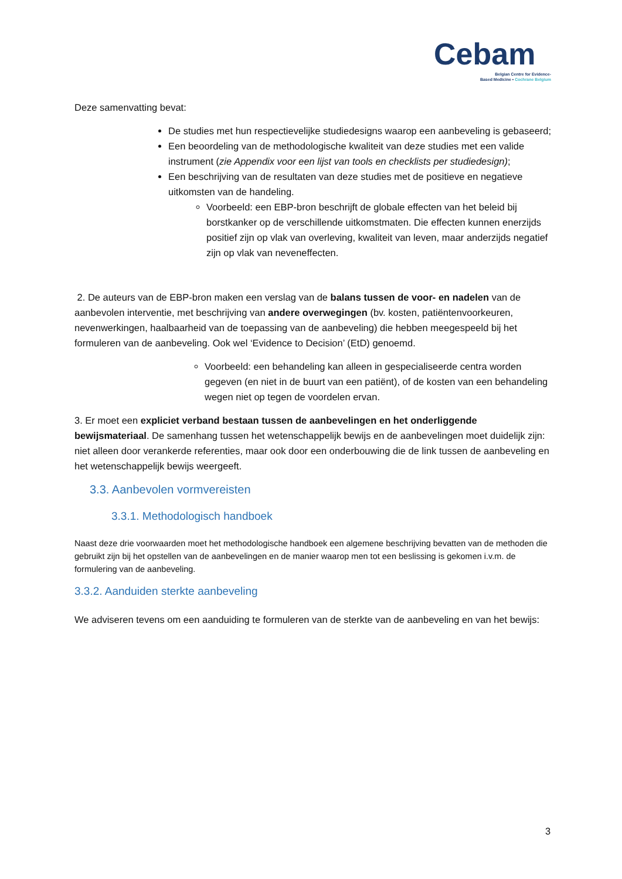Cebam
Belgian Centre for Evidence-
Based Medicine • Cochrane Belgium
Deze samenvatting bevat:
De studies met hun respectievelijke studiedesigns waarop een aanbeveling is gebaseerd;
Een beoordeling van de methodologische kwaliteit van deze studies met een valide instrument (zie Appendix voor een lijst van tools en checklists per studiedesign);
Een beschrijving van de resultaten van deze studies met de positieve en negatieve uitkomsten van de handeling.
Voorbeeld: een EBP-bron beschrijft de globale effecten van het beleid bij borstkanker op de verschillende uitkomstmaten. Die effecten kunnen enerzijds positief zijn op vlak van overleving, kwaliteit van leven, maar anderzijds negatief zijn op vlak van neveneffecten.
2. De auteurs van de EBP-bron maken een verslag van de balans tussen de voor- en nadelen van de aanbevolen interventie, met beschrijving van andere overwegingen (bv. kosten, patiëntenvoorkeuren, nevenwerkingen, haalbaarheid van de toepassing van de aanbeveling) die hebben meegespeeld bij het formuleren van de aanbeveling. Ook wel ‘Evidence to Decision’ (EtD) genoemd.
Voorbeeld: een behandeling kan alleen in gespecialiseerde centra worden gegeven (en niet in de buurt van een patiënt), of de kosten van een behandeling wegen niet op tegen de voordelen ervan.
3. Er moet een expliciet verband bestaan tussen de aanbevelingen en het onderliggende bewijsmateriaal. De samenhang tussen het wetenschappelijk bewijs en de aanbevelingen moet duidelijk zijn: niet alleen door verankerde referenties, maar ook door een onderbouwing die de link tussen de aanbeveling en het wetenschappelijk bewijs weergeeft.
3.3. Aanbevolen vormvereisten
3.3.1. Methodologisch handboek
Naast deze drie voorwaarden moet het methodologische handboek een algemene beschrijving bevatten van de methoden die gebruikt zijn bij het opstellen van de aanbevelingen en de manier waarop men tot een beslissing is gekomen i.v.m. de formulering van de aanbeveling.
3.3.2. Aanduiden sterkte aanbeveling
We adviseren tevens om een aanduiding te formuleren van de sterkte van de aanbeveling en van het bewijs:
3